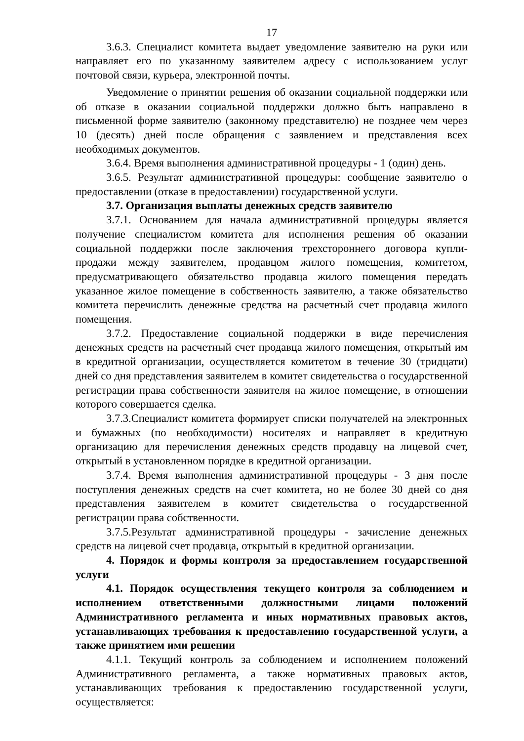17
3.6.3. Специалист комитета выдает уведомление заявителю на руки или направляет его по указанному заявителем адресу с использованием услуг почтовой связи, курьера, электронной почты.
Уведомление о принятии решения об оказании социальной поддержки или об отказе в оказании социальной поддержки должно быть направлено в письменной форме заявителю (законному представителю) не позднее чем через 10 (десять) дней после обращения с заявлением и представления всех необходимых документов.
3.6.4. Время выполнения административной процедуры - 1 (один) день.
3.6.5. Результат административной процедуры: сообщение заявителю о предоставлении (отказе в предоставлении) государственной услуги.
3.7. Организация выплаты денежных средств заявителю
3.7.1. Основанием для начала административной процедуры является получение специалистом комитета для исполнения решения об оказании социальной поддержки после заключения трехстороннего договора купли-продажи между заявителем, продавцом жилого помещения, комитетом, предусматривающего обязательство продавца жилого помещения передать указанное жилое помещение в собственность заявителю, а также обязательство комитета перечислить денежные средства на расчетный счет продавца жилого помещения.
3.7.2. Предоставление социальной поддержки в виде перечисления денежных средств на расчетный счет продавца жилого помещения, открытый им в кредитной организации, осуществляется комитетом в течение 30 (тридцати) дней со дня представления заявителем в комитет свидетельства о государственной регистрации права собственности заявителя на жилое помещение, в отношении которого совершается сделка.
3.7.3.Специалист комитета формирует списки получателей на электронных и бумажных (по необходимости) носителях и направляет в кредитную организацию для перечисления денежных средств продавцу на лицевой счет, открытый в установленном порядке в кредитной организации.
3.7.4. Время выполнения административной процедуры - 3 дня после поступления денежных средств на счет комитета, но не более 30 дней со дня представления заявителем в комитет свидетельства о государственной регистрации права собственности.
3.7.5.Результат административной процедуры - зачисление денежных средств на лицевой счет продавца, открытый в кредитной организации.
4. Порядок и формы контроля за предоставлением государственной услуги
4.1. Порядок осуществления текущего контроля за соблюдением и исполнением ответственными должностными лицами положений Административного регламента и иных нормативных правовых актов, устанавливающих требования к предоставлению государственной услуги, а также принятием ими решении
4.1.1. Текущий контроль за соблюдением и исполнением положений Административного регламента, а также нормативных правовых актов, устанавливающих требования к предоставлению государственной услуги, осуществляется: